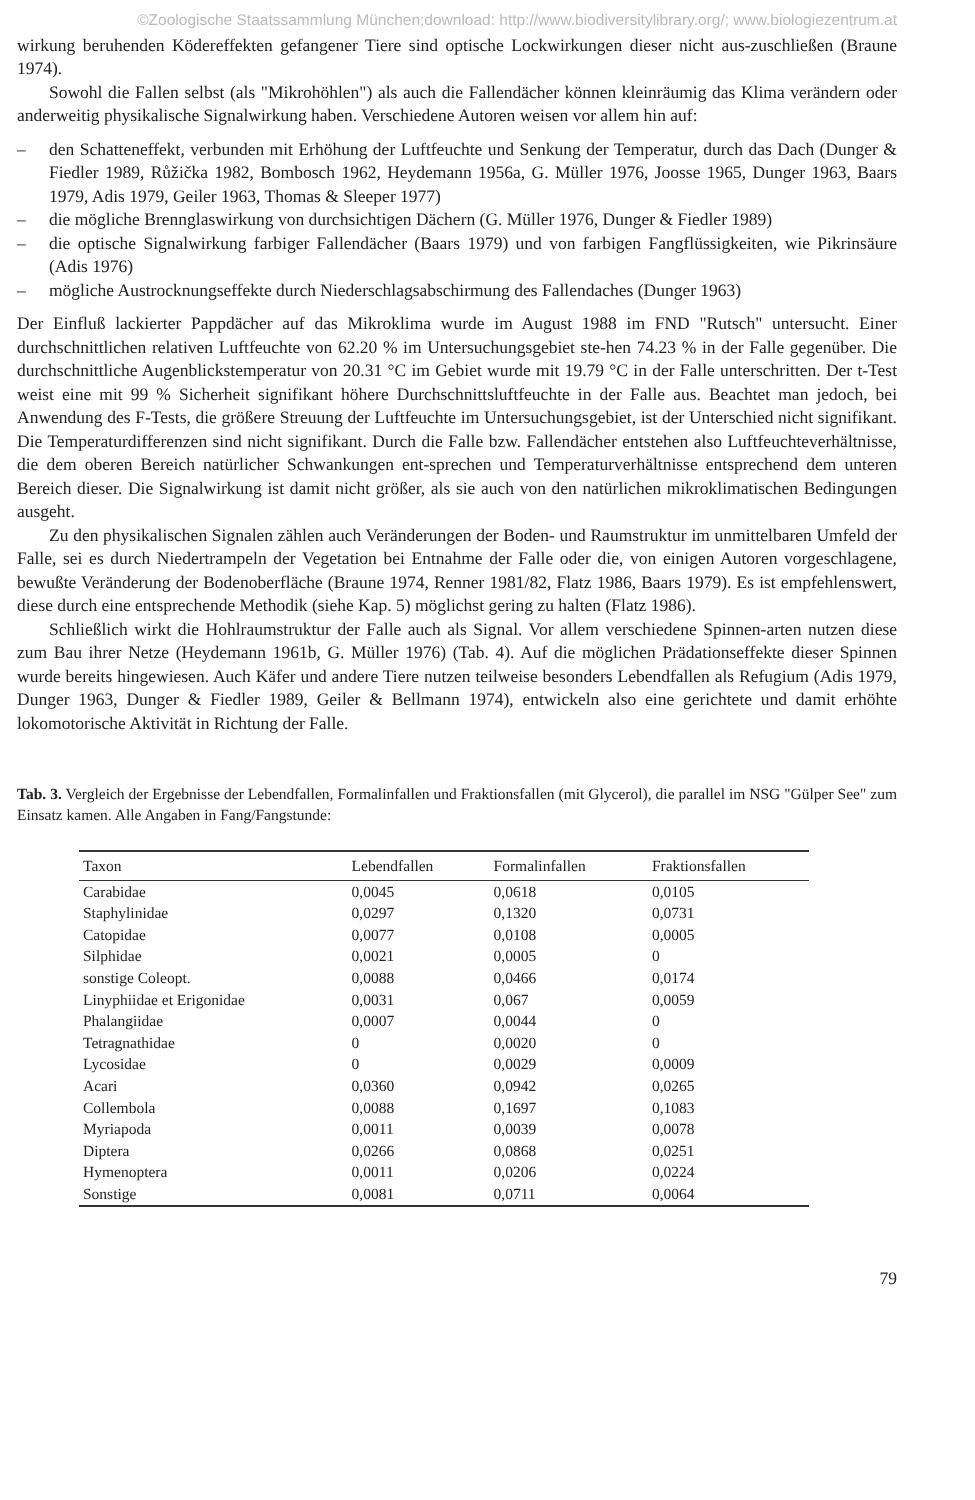©Zoologische Staatssammlung München;download: http://www.biodiversitylibrary.org/; www.biologiezentrum.at
wirkung beruhenden Ködereffekten gefangener Tiere sind optische Lockwirkungen dieser nicht aus-zuschließen (Braune 1974).
Sowohl die Fallen selbst (als "Mikrohöhlen") als auch die Fallendächer können kleinräumig das Klima verändern oder anderweitig physikalische Signalwirkung haben. Verschiedene Autoren weisen vor allem hin auf:
– den Schatteneffekt, verbunden mit Erhöhung der Luftfeuchte und Senkung der Temperatur, durch das Dach (Dunger & Fiedler 1989, Růžička 1982, Bombosch 1962, Heydemann 1956a, G. Müller 1976, Joosse 1965, Dunger 1963, Baars 1979, Adis 1979, Geiler 1963, Thomas & Sleeper 1977)
– die mögliche Brennglaswirkung von durchsichtigen Dächern (G. Müller 1976, Dunger & Fiedler 1989)
– die optische Signalwirkung farbiger Fallendächer (Baars 1979) und von farbigen Fangflüssigkeiten, wie Pikrinsäure (Adis 1976)
– mögliche Austrocknungseffekte durch Niederschlagsabschirmung des Fallendaches (Dunger 1963)
Der Einfluß lackierter Pappdächer auf das Mikroklima wurde im August 1988 im FND "Rutsch" untersucht. Einer durchschnittlichen relativen Luftfeuchte von 62.20 % im Untersuchungsgebiet ste-hen 74.23 % in der Falle gegenüber. Die durchschnittliche Augenblickstemperatur von 20.31 °C im Gebiet wurde mit 19.79 °C in der Falle unterschritten. Der t-Test weist eine mit 99 % Sicherheit signifikant höhere Durchschnittsluftfeuchte in der Falle aus. Beachtet man jedoch, bei Anwendung des F-Tests, die größere Streuung der Luftfeuchte im Untersuchungsgebiet, ist der Unterschied nicht signifikant. Die Temperaturdifferenzen sind nicht signifikant. Durch die Falle bzw. Fallendächer entstehen also Luftfeuchteverhältnisse, die dem oberen Bereich natürlicher Schwankungen ent-sprechen und Temperaturverhältnisse entsprechend dem unteren Bereich dieser. Die Signalwirkung ist damit nicht größer, als sie auch von den natürlichen mikroklimatischen Bedingungen ausgeht.
Zu den physikalischen Signalen zählen auch Veränderungen der Boden- und Raumstruktur im unmittelbaren Umfeld der Falle, sei es durch Niedertrampeln der Vegetation bei Entnahme der Falle oder die, von einigen Autoren vorgeschlagene, bewußte Veränderung der Bodenoberfläche (Braune 1974, Renner 1981/82, Flatz 1986, Baars 1979). Es ist empfehlenswert, diese durch eine entsprechende Methodik (siehe Kap. 5) möglichst gering zu halten (Flatz 1986).
Schließlich wirkt die Hohlraumstruktur der Falle auch als Signal. Vor allem verschiedene Spinnen-arten nutzen diese zum Bau ihrer Netze (Heydemann 1961b, G. Müller 1976) (Tab. 4). Auf die möglichen Prädationseffekte dieser Spinnen wurde bereits hingewiesen. Auch Käfer und andere Tiere nutzen teilweise besonders Lebendfallen als Refugium (Adis 1979, Dunger 1963, Dunger & Fiedler 1989, Geiler & Bellmann 1974), entwickeln also eine gerichtete und damit erhöhte lokomotorische Aktivität in Richtung der Falle.
Tab. 3. Vergleich der Ergebnisse der Lebendfallen, Formalinfallen und Fraktionsfallen (mit Glycerol), die parallel im NSG "Gülper See" zum Einsatz kamen. Alle Angaben in Fang/Fangstunde:
| Taxon | Lebendfallen | Formalinfallen | Fraktionsfallen |
| --- | --- | --- | --- |
| Carabidae | 0,0045 | 0,0618 | 0,0105 |
| Staphylinidae | 0,0297 | 0,1320 | 0,0731 |
| Catopidae | 0,0077 | 0,0108 | 0,0005 |
| Silphidae | 0,0021 | 0,0005 | 0 |
| sonstige Coleopt. | 0,0088 | 0,0466 | 0,0174 |
| Linyphiidae et Erigonidae | 0,0031 | 0,067 | 0,0059 |
| Phalangiidae | 0,0007 | 0,0044 | 0 |
| Tetragnathidae | 0 | 0,0020 | 0 |
| Lycosidae | 0 | 0,0029 | 0,0009 |
| Acari | 0,0360 | 0,0942 | 0,0265 |
| Collembola | 0,0088 | 0,1697 | 0,1083 |
| Myriapoda | 0,0011 | 0,0039 | 0,0078 |
| Diptera | 0,0266 | 0,0868 | 0,0251 |
| Hymenoptera | 0,0011 | 0,0206 | 0,0224 |
| Sonstige | 0,0081 | 0,0711 | 0,0064 |
79